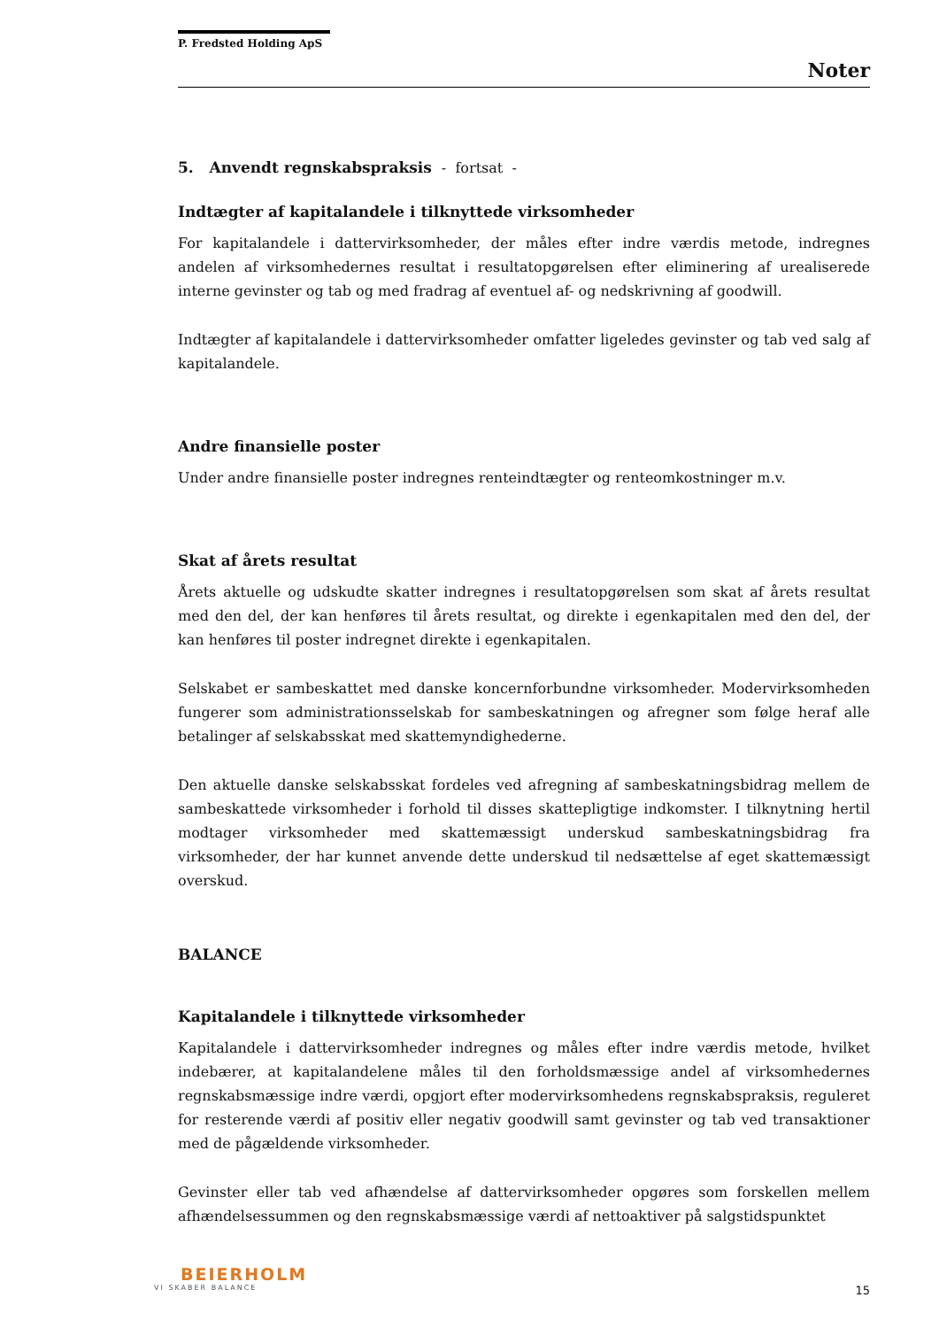P. Fredsted Holding ApS
Noter
5. Anvendt regnskabspraksis - fortsat -
Indtægter af kapitalandele i tilknyttede virksomheder
For kapitalandele i dattervirksomheder, der måles efter indre værdis metode, indregnes andelen af virksomhedernes resultat i resultatopgørelsen efter eliminering af urealiserede interne gevinster og tab og med fradrag af eventuel af- og nedskrivning af goodwill.
Indtægter af kapitalandele i dattervirksomheder omfatter ligeledes gevinster og tab ved salg af kapitalandele.
Andre finansielle poster
Under andre finansielle poster indregnes renteindtægter og renteomkostninger m.v.
Skat af årets resultat
Årets aktuelle og udskudte skatter indregnes i resultatopgørelsen som skat af årets resultat med den del, der kan henføres til årets resultat, og direkte i egenkapitalen med den del, der kan henføres til poster indregnet direkte i egenkapitalen.
Selskabet er sambeskattet med danske koncernforbundne virksomheder. Modervirksomheden fungerer som administrationsselskab for sambeskatningen og afregner som følge heraf alle betalinger af selskabsskat med skattemyndighederne.
Den aktuelle danske selskabsskat fordeles ved afregning af sambeskatningsbidrag mellem de sambeskattede virksomheder i forhold til disses skattepligtige indkomster. I tilknytning hertil modtager virksomheder med skattemæssigt underskud sambeskatningsbidrag fra virksomheder, der har kunnet anvende dette underskud til nedsættelse af eget skattemæssigt overskud.
BALANCE
Kapitalandele i tilknyttede virksomheder
Kapitalandele i dattervirksomheder indregnes og måles efter indre værdis metode, hvilket indebærer, at kapitalandelene måles til den forholdsmæssige andel af virksomhedernes regnskabsmæssige indre værdi, opgjort efter modervirksomhedens regnskabspraksis, reguleret for resterende værdi af positiv eller negativ goodwill samt gevinster og tab ved transaktioner med de pågældende virksomheder.
Gevinster eller tab ved afhændelse af dattervirksomheder opgøres som forskellen mellem afhændelsessummen og den regnskabsmæssige værdi af nettoaktiver på salgstidspunktet
BEIERHOLM
VI SKABER BALANCE
15